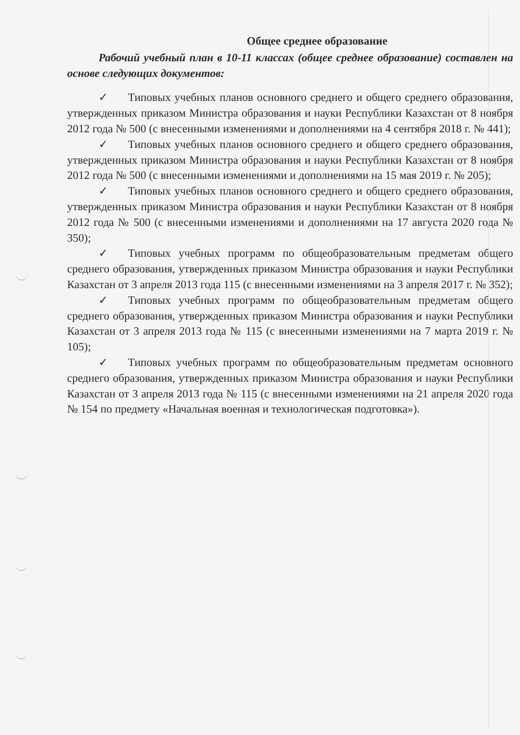Общее среднее образование
Рабочий учебный план в 10-11 классах (общее среднее образование) составлен на основе следующих документов:
✓ Типовых учебных планов основного среднего и общего среднего образования, утвержденных приказом Министра образования и науки Республики Казахстан от 8 ноября 2012 года № 500 (с внесенными изменениями и дополнениями на 4 сентября 2018 г. № 441);
✓ Типовых учебных планов основного среднего и общего среднего образования, утвержденных приказом Министра образования и науки Республики Казахстан от 8 ноября 2012 года № 500 (с внесенными изменениями и дополнениями на 15 мая 2019 г. № 205);
✓ Типовых учебных планов основного среднего и общего среднего образования, утвержденных приказом Министра образования и науки Республики Казахстан от 8 ноября 2012 года № 500 (с внесенными изменениями и дополнениями на 17 августа 2020 года № 350);
✓ Типовых учебных программ по общеобразовательным предметам общего среднего образования, утвержденных приказом Министра образования и науки Республики Казахстан от 3 апреля 2013 года 115 (с внесенными изменениями на 3 апреля 2017 г. № 352);
✓ Типовых учебных программ по общеобразовательным предметам общего среднего образования, утвержденных приказом Министра образования и науки Республики Казахстан от 3 апреля 2013 года № 115 (с внесенными изменениями на 7 марта 2019 г. № 105);
✓ Типовых учебных программ по общеобразовательным предметам основного среднего образования, утвержденных приказом Министра образования и науки Республики Казахстан от 3 апреля 2013 года № 115 (с внесенными изменениями на 21 апреля 2020 года № 154 по предмету «Начальная военная и технологическая подготовка»).